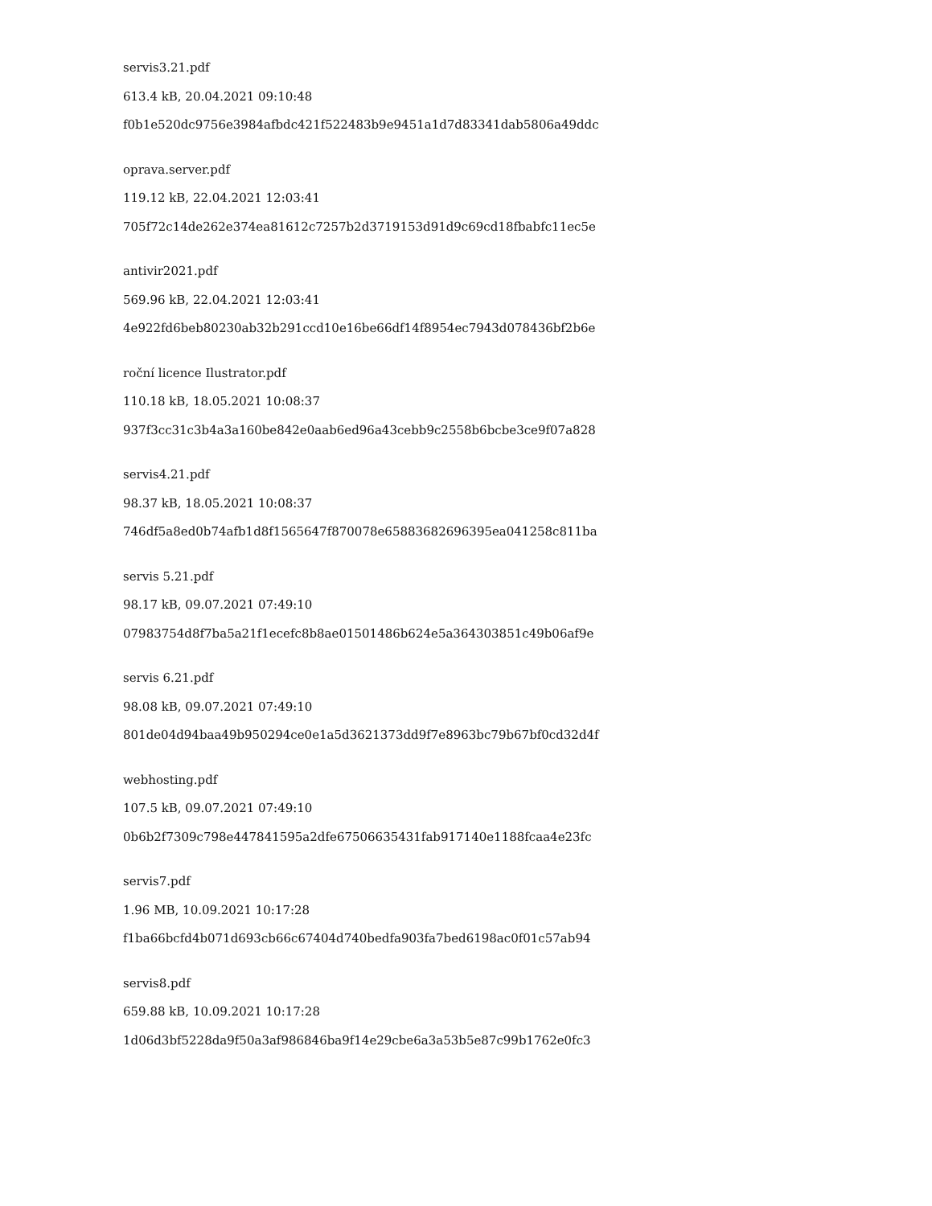servis3.21.pdf
613.4 kB, 20.04.2021 09:10:48
f0b1e520dc9756e3984afbdc421f522483b9e9451a1d7d83341dab5806a49ddc
oprava.server.pdf
119.12 kB, 22.04.2021 12:03:41
705f72c14de262e374ea81612c7257b2d3719153d91d9c69cd18fbabfc11ec5e
antivir2021.pdf
569.96 kB, 22.04.2021 12:03:41
4e922fd6beb80230ab32b291ccd10e16be66df14f8954ec7943d078436bf2b6e
roční licence Ilustrator.pdf
110.18 kB, 18.05.2021 10:08:37
937f3cc31c3b4a3a160be842e0aab6ed96a43cebb9c2558b6bcbe3ce9f07a828
servis4.21.pdf
98.37 kB, 18.05.2021 10:08:37
746df5a8ed0b74afb1d8f1565647f870078e65883682696395ea041258c811ba
servis 5.21.pdf
98.17 kB, 09.07.2021 07:49:10
07983754d8f7ba5a21f1ecefc8b8ae01501486b624e5a364303851c49b06af9e
servis 6.21.pdf
98.08 kB, 09.07.2021 07:49:10
801de04d94baa49b950294ce0e1a5d3621373dd9f7e8963bc79b67bf0cd32d4f
webhosting.pdf
107.5 kB, 09.07.2021 07:49:10
0b6b2f7309c798e447841595a2dfe67506635431fab917140e1188fcaa4e23fc
servis7.pdf
1.96 MB, 10.09.2021 10:17:28
f1ba66bcfd4b071d693cb66c67404d740bedfa903fa7bed6198ac0f01c57ab94
servis8.pdf
659.88 kB, 10.09.2021 10:17:28
1d06d3bf5228da9f50a3af986846ba9f14e29cbe6a3a53b5e87c99b1762e0fc3